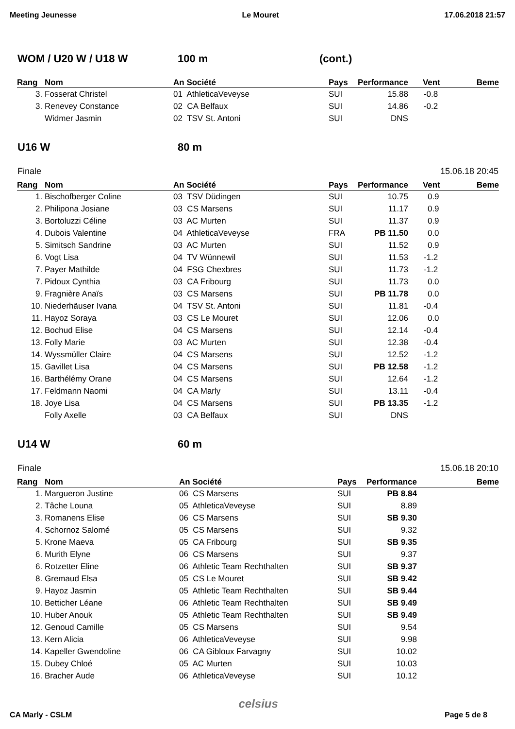Meeting Jeunesse Le Mouret 17.06.2018 21:57
WOM / U20 W / U18 W 100 m (cont.)
| Rang | Nom | An Société | Pays | Performance | Vent | Beme |
| --- | --- | --- | --- | --- | --- | --- |
| 3. | Fosserat Christel | 01 AthleticaVeveyse | SUI | 15.88 | -0.8 | |
| 3. | Renevey Constance | 02 CA Belfaux | SUI | 14.86 | -0.2 | |
| | Widmer Jasmin | 02 TSV St. Antoni | SUI | DNS | | |
U16 W 80 m
Finale 15.06.18 20:45
| Rang | Nom | An Société | Pays | Performance | Vent | Beme |
| --- | --- | --- | --- | --- | --- | --- |
| 1. | Bischofberger Coline | 03 TSV Düdingen | SUI | 10.75 | 0.9 | |
| 2. | Philipona Josiane | 03 CS Marsens | SUI | 11.17 | 0.9 | |
| 3. | Bortoluzzi Céline | 03 AC Murten | SUI | 11.37 | 0.9 | |
| 4. | Dubois Valentine | 04 AthleticaVeveyse | FRA | PB 11.50 | 0.0 | |
| 5. | Simitsch Sandrine | 03 AC Murten | SUI | 11.52 | 0.9 | |
| 6. | Vogt Lisa | 04 TV Wünnewil | SUI | 11.53 | -1.2 | |
| 7. | Payer Mathilde | 04 FSG Chexbres | SUI | 11.73 | -1.2 | |
| 7. | Pidoux Cynthia | 03 CA Fribourg | SUI | 11.73 | 0.0 | |
| 9. | Fragnière Anaïs | 03 CS Marsens | SUI | PB 11.78 | 0.0 | |
| 10. | Niederhäuser Ivana | 04 TSV St. Antoni | SUI | 11.81 | -0.4 | |
| 11. | Hayoz Soraya | 03 CS Le Mouret | SUI | 12.06 | 0.0 | |
| 12. | Bochud Elise | 04 CS Marsens | SUI | 12.14 | -0.4 | |
| 13. | Folly Marie | 03 AC Murten | SUI | 12.38 | -0.4 | |
| 14. | Wyssmüller Claire | 04 CS Marsens | SUI | 12.52 | -1.2 | |
| 15. | Gavillet Lisa | 04 CS Marsens | SUI | PB 12.58 | -1.2 | |
| 16. | Barthélémy Orane | 04 CS Marsens | SUI | 12.64 | -1.2 | |
| 17. | Feldmann Naomi | 04 CA Marly | SUI | 13.11 | -0.4 | |
| 18. | Joye Lisa | 04 CS Marsens | SUI | PB 13.35 | -1.2 | |
| | Folly Axelle | 03 CA Belfaux | SUI | DNS | | |
U14 W 60 m
Finale 15.06.18 20:10
| Rang | Nom | An Société | Pays | Performance | Beme |
| --- | --- | --- | --- | --- | --- |
| 1. | Margueron Justine | 06 CS Marsens | SUI | PB 8.84 | |
| 2. | Tâche Louna | 05 AthleticaVeveyse | SUI | 8.89 | |
| 3. | Romanens Elise | 06 CS Marsens | SUI | SB 9.30 | |
| 4. | Schornoz Salomé | 05 CS Marsens | SUI | 9.32 | |
| 5. | Krone Maeva | 05 CA Fribourg | SUI | SB 9.35 | |
| 6. | Murith Elyne | 06 CS Marsens | SUI | 9.37 | |
| 6. | Rotzetter Eline | 06 Athletic Team Rechthalten | SUI | SB 9.37 | |
| 8. | Gremaud Elsa | 05 CS Le Mouret | SUI | SB 9.42 | |
| 9. | Hayoz Jasmin | 05 Athletic Team Rechthalten | SUI | SB 9.44 | |
| 10. | Betticher Léane | 06 Athletic Team Rechthalten | SUI | SB 9.49 | |
| 10. | Huber Anouk | 05 Athletic Team Rechthalten | SUI | SB 9.49 | |
| 12. | Genoud Camille | 05 CS Marsens | SUI | 9.54 | |
| 13. | Kern Alicia | 06 AthleticaVeveyse | SUI | 9.98 | |
| 14. | Kapeller Gwendoline | 06 CA Gibloux Farvagny | SUI | 10.02 | |
| 15. | Dubey Chloé | 05 AC Murten | SUI | 10.03 | |
| 16. | Bracher Aude | 06 AthleticaVeveyse | SUI | 10.12 | |
CA Marly - CSLM celsius Page 5 de 8